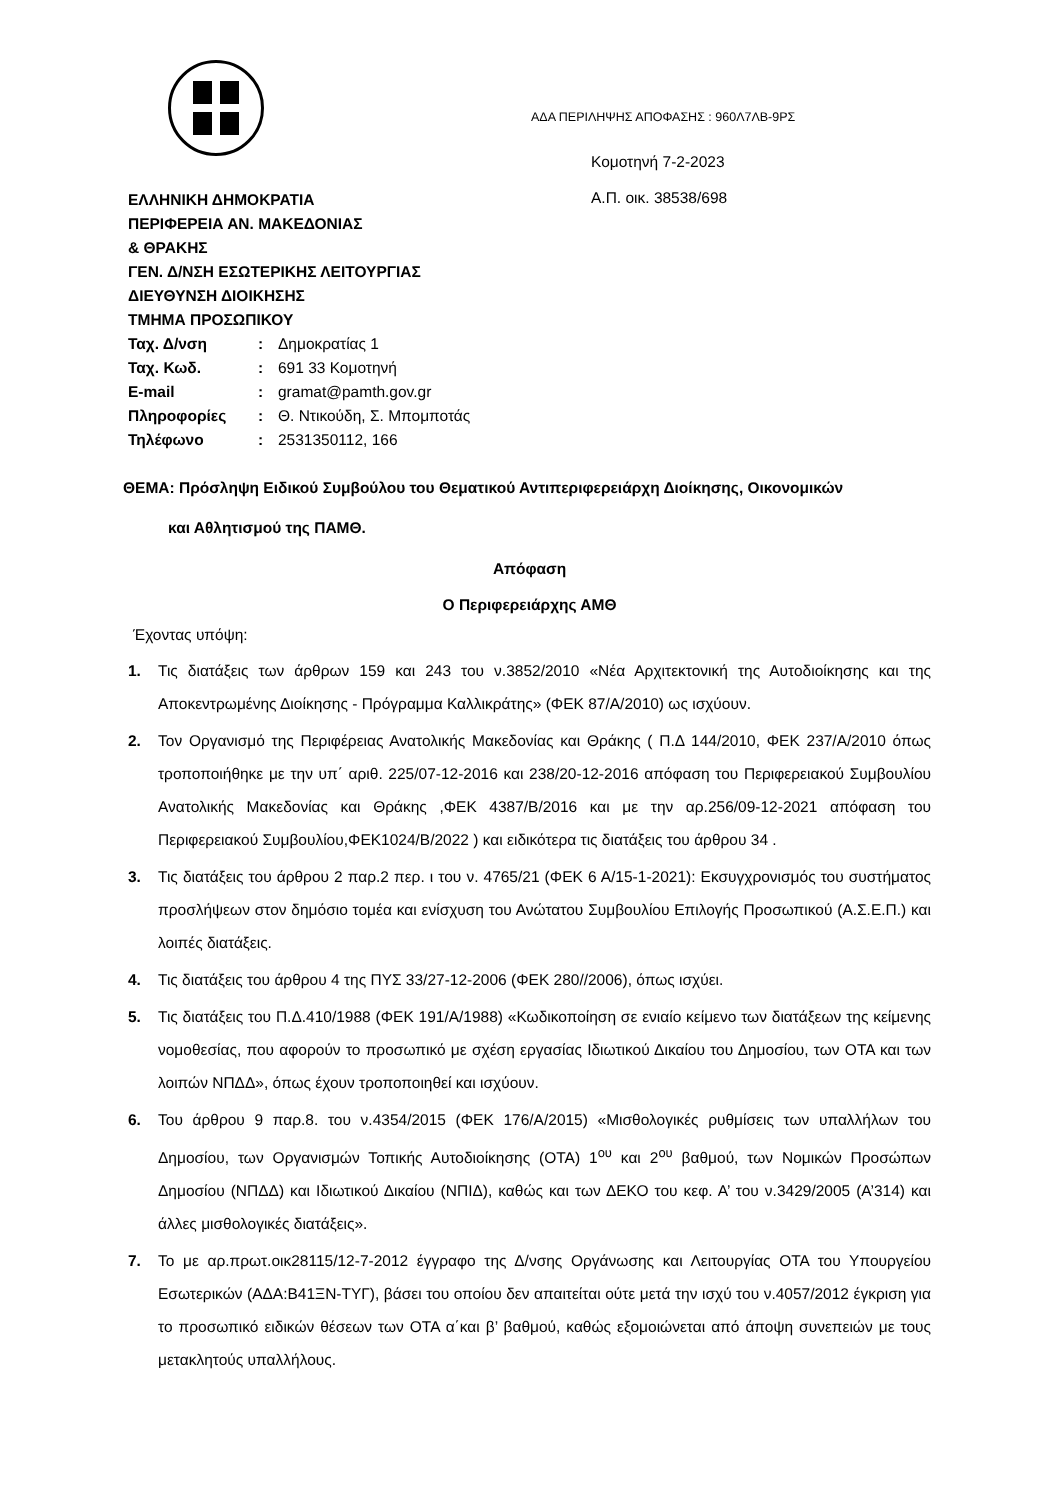ΕΛΛΗΝΙΚΗ ΔΗΜΟΚΡΑΤΙΑ
ΠΕΡΙΦΕΡΕΙΑ ΑΝ. ΜΑΚΕΔΟΝΙΑΣ
& ΘΡΑΚΗΣ
ΓΕΝ. Δ/ΝΣΗ ΕΣΩΤΕΡΙΚΗΣ ΛΕΙΤΟΥΡΓΙΑΣ
ΔΙΕΥΘΥΝΣΗ ΔΙΟΙΚΗΣΗΣ
ΤΜΗΜΑ ΠΡΟΣΩΠΙΚΟΥ
| Ταχ. Δ/νση | : | Δημοκρατίας 1 |
| Ταχ. Κωδ. | : | 691 33 Κομοτηνή |
| E-mail | : | gramat@pamth.gov.gr |
| Πληροφορίες | : | Θ. Ντικούδη, Σ. Μπομποτάς |
| Τηλέφωνο | : | 2531350112, 166 |
ΑΔΑ ΠΕΡΙΛΗΨΗΣ ΑΠΟΦΑΣΗΣ : 960Λ7ΛΒ-9ΡΣ
Κομοτηνή 7-2-2023
Α.Π. οικ. 38538/698
ΘΕΜΑ: Πρόσληψη Ειδικού Συμβούλου του Θεματικού Αντιπεριφερειάρχη Διοίκησης, Οικονομικών
και Αθλητισμού της ΠΑΜΘ.
Απόφαση
Ο Περιφερειάρχης ΑΜΘ
Έχοντας υπόψη:
1. Τις διατάξεις των άρθρων 159 και 243 του ν.3852/2010 «Νέα Αρχιτεκτονική της Αυτοδιοίκησης και της Αποκεντρωμένης Διοίκησης - Πρόγραμμα Καλλικράτης» (ΦΕΚ 87/Α/2010) ως ισχύουν.
2. Τον Οργανισμό της Περιφέρειας Ανατολικής Μακεδονίας και Θράκης ( Π.Δ 144/2010, ΦΕΚ 237/Α/2010 όπως τροποποιήθηκε με την υπ΄ αριθ. 225/07-12-2016 και 238/20-12-2016 απόφαση του Περιφερειακού Συμβουλίου Ανατολικής Μακεδονίας και Θράκης ,ΦΕΚ 4387/Β/2016 και με την αρ.256/09-12-2021 απόφαση του Περιφερειακού Συμβουλίου,ΦΕΚ1024/Β/2022 ) και ειδικότερα τις διατάξεις του άρθρου 34 .
3. Τις διατάξεις του άρθρου 2 παρ.2 περ. ι του ν. 4765/21 (ΦΕΚ 6 Α/15-1-2021): Εκσυγχρονισμός του συστήματος προσλήψεων στον δημόσιο τομέα και ενίσχυση του Ανώτατου Συμβουλίου Επιλογής Προσωπικού (Α.Σ.Ε.Π.) και λοιπές διατάξεις.
4. Τις διατάξεις του άρθρου 4 της ΠΥΣ 33/27-12-2006 (ΦΕΚ 280//2006), όπως ισχύει.
5. Τις διατάξεις του Π.Δ.410/1988 (ΦΕΚ 191/Α/1988) «Κωδικοποίηση σε ενιαίο κείμενο των διατάξεων της κείμενης νομοθεσίας, που αφορούν το προσωπικό με σχέση εργασίας Ιδιωτικού Δικαίου του Δημοσίου, των ΟΤΑ και των λοιπών ΝΠΔΔ», όπως έχουν τροποποιηθεί και ισχύουν.
6. Του άρθρου 9 παρ.8. του ν.4354/2015 (ΦΕΚ 176/Α/2015) «Μισθολογικές ρυθμίσεις των υπαλλήλων του Δημοσίου, των Οργανισμών Τοπικής Αυτοδιοίκησης (ΟΤΑ) 1<sup>ου</sup> και 2<sup>ου</sup> βαθμού, των Νομικών Προσώπων Δημοσίου (ΝΠΔΔ) και Ιδιωτικού Δικαίου (ΝΠΙΔ), καθώς και των ΔΕΚΟ του κεφ. Α’ του ν.3429/2005 (Α’314) και άλλες μισθολογικές διατάξεις».
7. Το με αρ.πρωτ.οικ28115/12-7-2012 έγγραφο της Δ/νσης Οργάνωσης και Λειτουργίας ΟΤΑ του Υπουργείου Εσωτερικών (ΑΔΑ:Β41ΞΝ-ΤΥΓ), βάσει του οποίου δεν απαιτείται ούτε μετά την ισχύ του ν.4057/2012 έγκριση για το προσωπικό ειδικών θέσεων των ΟΤΑ α΄και β’ βαθμού, καθώς εξομοιώνεται από άποψη συνεπειών με τους μετακλητούς υπαλλήλους.